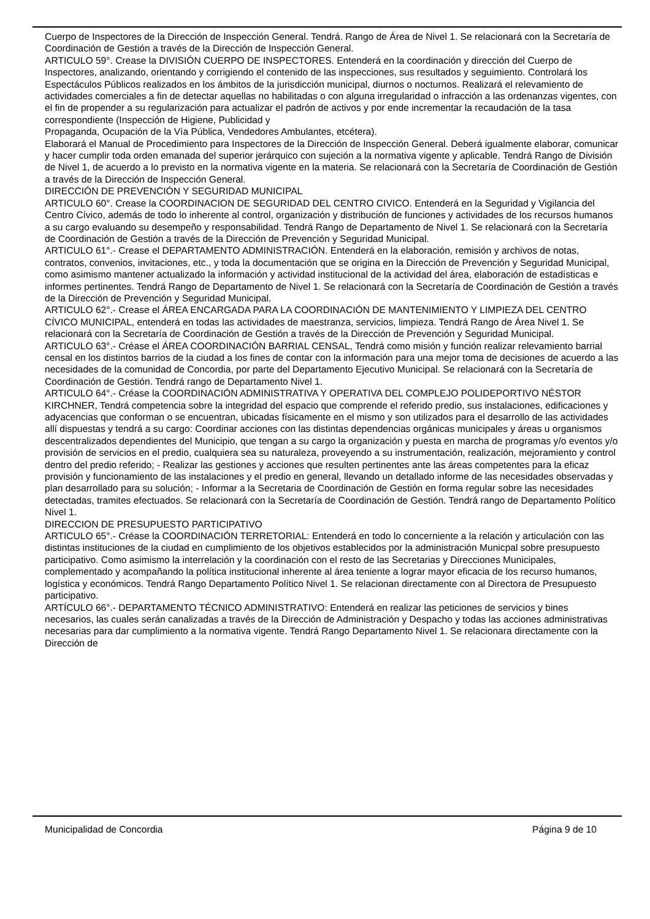Cuerpo de Inspectores de la Dirección de Inspección General. Tendrá. Rango de Área de Nivel 1. Se relacionará con la Secretaría de Coordinación de Gestión a través de la Dirección de Inspección General.
ARTICULO 59°. Crease la DIVISIÓN CUERPO DE INSPECTORES. Entenderá en la coordinación y dirección del Cuerpo de Inspectores, analizando, orientando y corrigiendo el contenido de las inspecciones, sus resultados y seguimiento. Controlará los Espectáculos Públicos realizados en los ámbitos de la jurisdicción municipal, diurnos o nocturnos. Realizará el relevamiento de actividades comerciales a fin de detectar aquellas no habilitadas o con alguna irregularidad o infracción a las ordenanzas vigentes, con el fin de propender a su regularización para actualizar el padrón de activos y por ende incrementar la recaudación de la tasa correspondiente (Inspección de Higiene, Publicidad y
Propaganda, Ocupación de la Vía Pública, Vendedores Ambulantes, etcétera).
Elaborará el Manual de Procedimiento para Inspectores de la Dirección de Inspección General. Deberá igualmente elaborar, comunicar y hacer cumplir toda orden emanada del superior jerárquico con sujeción a la normativa vigente y aplicable. Tendrá Rango de División de Nivel 1, de acuerdo a lo previsto en la normativa vigente en la materia. Se relacionará con la Secretaría de Coordinación de Gestión a través de la Dirección de Inspección General.
DIRECCIÓN DE PREVENCIÓN Y SEGURIDAD MUNICIPAL
ARTICULO 60°. Crease la COORDINACION DE SEGURIDAD DEL CENTRO CIVICO. Entenderá en la Seguridad y Vigilancia del Centro Cívico, además de todo lo inherente al control, organización y distribución de funciones y actividades de los recursos humanos a su cargo evaluando su desempeño y responsabilidad. Tendrá Rango de Departamento de Nivel 1. Se relacionará con la Secretaría de Coordinación de Gestión a través de la Dirección de Prevención y Seguridad Municipal.
ARTICULO 61°.- Crease el DEPARTAMENTO ADMINISTRACIÓN. Entenderá en la elaboración, remisión y archivos de notas, contratos, convenios, invitaciones, etc., y toda la documentación que se origina en la Dirección de Prevención y Seguridad Municipal, como asimismo mantener actualizado la información y actividad institucional de la actividad del área, elaboración de estadísticas e informes pertinentes. Tendrá Rango de Departamento de Nivel 1. Se relacionará con la Secretaría de Coordinación de Gestión a través de la Dirección de Prevención y Seguridad Municipal.
ARTICULO 62°.- Crease el ÁREA ENCARGADA PARA LA COORDINACIÓN DE MANTENIMIENTO Y LIMPIEZA DEL CENTRO CÍVICO MUNICIPAL, entenderá en todas las actividades de maestranza, servicios, limpieza. Tendrá Rango de Área Nivel 1. Se relacionará con la Secretaría de Coordinación de Gestión a través de la Dirección de Prevención y Seguridad Municipal.
ARTICULO 63°.- Créase el ÁREA COORDINACIÓN BARRIAL CENSAL, Tendrá como misión y función realizar relevamiento barrial censal en los distintos barrios de la ciudad a los fines de contar con la información para una mejor toma de decisiones de acuerdo a las necesidades de la comunidad de Concordia, por parte del Departamento Ejecutivo Municipal. Se relacionará con la Secretaría de Coordinación de Gestión. Tendrá rango de Departamento Nivel 1.
ARTICULO 64°.- Créase la COORDINACIÓN ADMINISTRATIVA Y OPERATIVA DEL COMPLEJO POLIDEPORTIVO NÉSTOR KIRCHNER, Tendrá competencia sobre la integridad del espacio que comprende el referido predio, sus instalaciones, edificaciones y adyacencias que conforman o se encuentran, ubicadas físicamente en el mismo y son utilizados para el desarrollo de las actividades allí dispuestas y tendrá a su cargo: Coordinar acciones con las distintas dependencias orgánicas municipales y áreas u organismos descentralizados dependientes del Municipio, que tengan a su cargo la organización y puesta en marcha de programas y/o eventos y/o provisión de servicios en el predio, cualquiera sea su naturaleza, proveyendo a su instrumentación, realización, mejoramiento y control dentro del predio referido; - Realizar las gestiones y acciones que resulten pertinentes ante las áreas competentes para la eficaz provisión y funcionamiento de las instalaciones y el predio en general, llevando un detallado informe de las necesidades observadas y plan desarrollado para su solución; - Informar a la Secretaria de Coordinación de Gestión en forma regular sobre las necesidades detectadas, tramites efectuados. Se relacionará con la Secretaría de Coordinación de Gestión. Tendrá rango de Departamento Político Nivel 1.
DIRECCION DE PRESUPUESTO PARTICIPATIVO
ARTICULO 65°.- Créase la COORDINACIÓN TERRETORIAL: Entenderá en todo lo concerniente a la relación y articulación con las distintas instituciones de la ciudad en cumplimiento de los objetivos establecidos por la administración Municpal sobre presupuesto participativo. Como asimismo la interrelación y la coordinación con el resto de las Secretarias y Direcciones Municipales, complementado y acompañando la política institucional inherente al área teniente a lograr mayor eficacia de los recurso humanos, logística y económicos. Tendrá Rango Departamento Político Nivel 1. Se relacionan directamente con al Directora de Presupuesto participativo.
ARTÍCULO 66°.- DEPARTAMENTO TÉCNICO ADMINISTRATIVO: Entenderá en realizar las peticiones de servicios y bines necesarios, las cuales serán canalizadas a través de la Dirección de Administración y Despacho y todas las acciones administrativas necesarias para dar cumplimiento a la normativa vigente. Tendrá Rango Departamento Nivel 1. Se relacionara directamente con la Dirección de
Municipalidad de Concordia Página 9 de 10